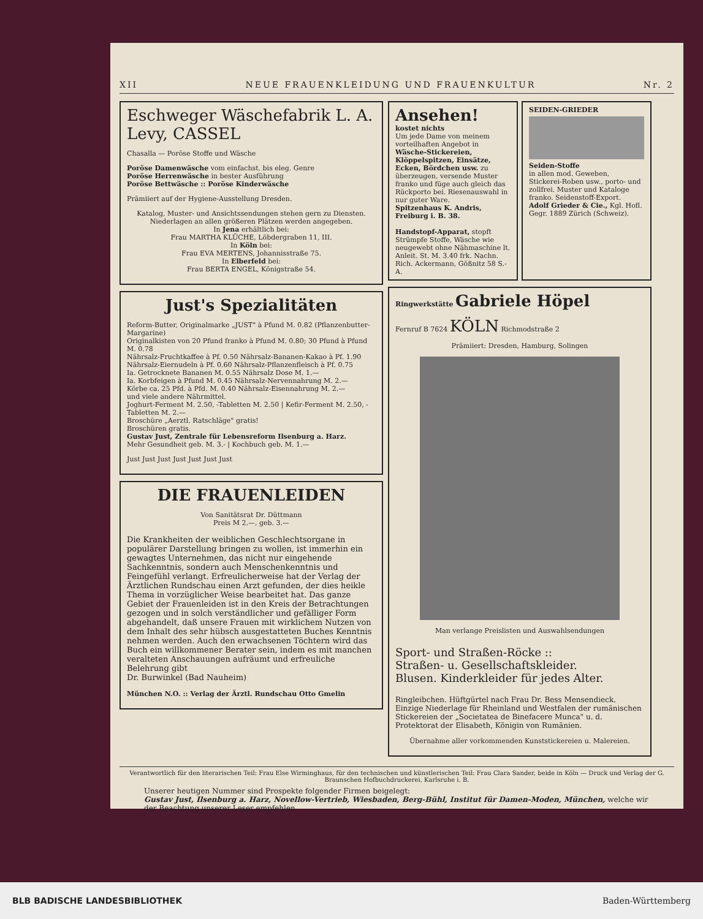XII NEUE FRAUENKLEIDUNG UND FRAUENKULTUR Nr. 2
Eschweger Wäschefabrik L. A. Levy, CASSEL
Chasalla — Poröse Stoffe und Wäsche
Poröse Damenwäsche vom einfachst. bis eleg. Genre
Poröse Herrenwäsche in bester Ausführung
Poröse Bettwäsche :: Poröse Kinderwäsche
Prämiiert auf der Hygiene-Ausstellung Dresden.
Katalog, Muster- und Ansichtssendungen stehen gern zu Diensten. Niederlagen an allen größeren Plätzen werden angegeben.
In Jena erhältlich bei:
Frau MARTHA KLÜCHE, Löbdergraben 11, III.
In Köln bei:
Frau EVA MERTENS, Johannisstraße 75.
In Elberfeld bei:
Frau BERTA ENGEL, Königstraße 54.
Just's Spezialitäten
Reform-Butter, Originalmarke „JUST" à Pfund M. 0.82 (Pflanzenbutter-Margarine)
Originalkisten von 20 Pfund franko à Pfund M. 0.80; 30 Pfund à Pfund M. 0.78
Nährsalz-Fruchtkaffee à Pf. 0.50 Nährsalz-Bananen-Kakao à Pf. 1.90
Nährsalz-Eiernudeln à Pf. 0.60 Nährsalz-Pflanzenfleisch à Pf. 0.75
Ia. Getrocknete Bananen M. 0.55 Nährsalz Dose M. 1.—
Ia. Korbfeigen à Pfund M. 0.45 Nährsalz-Nervennahrung M. 2.—
Körbe ca. 25 Pfd. à Pfd. M. 0.40 Nährsalz-Eisennahrung M. 2.—
und viele andere Nährmittel.
Joghurt-Ferment M. 2.50, -Tabletten M. 2.50 | Kefir-Ferment M. 2.50, -Tabletten M. 2.—
Broschüre „Aerztl. Ratschläge" gratis!
Broschüren gratis.
Gustav Just, Zentrale für Lebensreform Ilsenburg a. Harz.
Mehr Gesundheit geb. M. 3.- | Kochbuch geb. M. 1.—
Just Just Just Just Just Just Just
DIE FRAUENLEIDEN
Von Sanitätsrat Dr. Düttmann
Preis M 2.—, geb. 3.—
Die Krankheiten der weiblichen Geschlechtsorgane in populärer Darstellung bringen zu wollen, ist immerhin ein gewagtes Unternehmen, das nicht nur eingehende Sachkenntnis, sondern auch Menschenkenntnis und Feingefühl verlangt. Erfreulicherweise hat der Verlag der Ärztlichen Rundschau einen Arzt gefunden, der dies heikle Thema in vorzüglicher Weise bearbeitet hat. Das ganze Gebiet der Frauenleiden ist in den Kreis der Betrachtungen gezogen und in solch verständlicher und gefälliger Form abgehandelt, daß unsere Frauen mit wirklichem Nutzen von dem Inhalt des sehr hübsch ausgestatteten Buches Kenntnis nehmen werden. Auch den erwachsenen Töchtern wird das Buch ein willkommener Berater sein, indem es mit manchen veralteten Anschauungen aufräumt und erfreuliche Belehrung gibt
Dr. Burwinkel (Bad Nauheim)
München N.O. :: Verlag der Ärztl. Rundschau Otto Gmelin
Ansehen!
kostet nichts
Um jede Dame von meinem vorteilhaften Angebot in Wäsche-Stickereien, Klöppelspitzen, Einsätze, Ecken, Bördchen usw. zu überzeugen, versende Muster franko und füge auch gleich das Rückporto bei. Riesenauswahl in nur guter Ware.
Spitzenhaus K. Andris, Freiburg i. B. 38.
Handstopf-Apparat, stopft Strümpfe Stoffe, Wäsche wie neugewebt ohne Nähmaschine lt. Anleit. St. M. 3.40 frk. Nachn. Rich. Ackermann, Gößnitz 58 S.-A.
SEIDEN-GRIEDER
Seiden-Stoffe
in allen mod. Geweben, Stickerei-Roben usw., porto- und zollfrei. Muster und Kataloge franko. Seidenstoff-Export.
Adolf Grieder & Cie., Kgl. Hofl.
Gegr. 1889 Zürich (Schweiz).
Ringwerkstätte Gabriele Höpel
Fernruf B 7624 KÖLN Richmodstraße 2
Prämiiert: Dresden, Hamburg, Solingen
Man verlange Preislisten und Auswahlsendungen
Sport- und Straßen-Röcke ::
Straßen- u. Gesellschaftskleider.
Blusen. Kinderkleider für jedes Alter.
Ringleibchen. Hüftgürtel nach Frau Dr. Bess Mensendieck. Einzige Niederlage für Rheinland und Westfalen der rumänischen Stickereien der „Societatea de Binefacere Munca" u. d. Protektorat der Elisabeth, Königin von Rumänien.
Übernahme aller vorkommenden Kunststickereien u. Malereien.
Verantwortlich für den literarischen Teil: Frau Else Wirminghaus, für den technischen und künstlerischen Teil: Frau Clara Sander, beide in Köln — Druck und Verlag der G. Braunschen Hofbuchdruckerei, Karlsruhe i. B.
Unserer heutigen Nummer sind Prospekte folgender Firmen beigelegt:
Gustav Just, Ilsenburg a. Harz, Novellow-Vertrieb, Wiesbaden, Berg-Bühl, Institut für Damen-Moden, München, welche wir der Beachtung unserer Leser empfehlen
BLB BADISCHE LANDESBIBLIOTHEK Baden-Württemberg